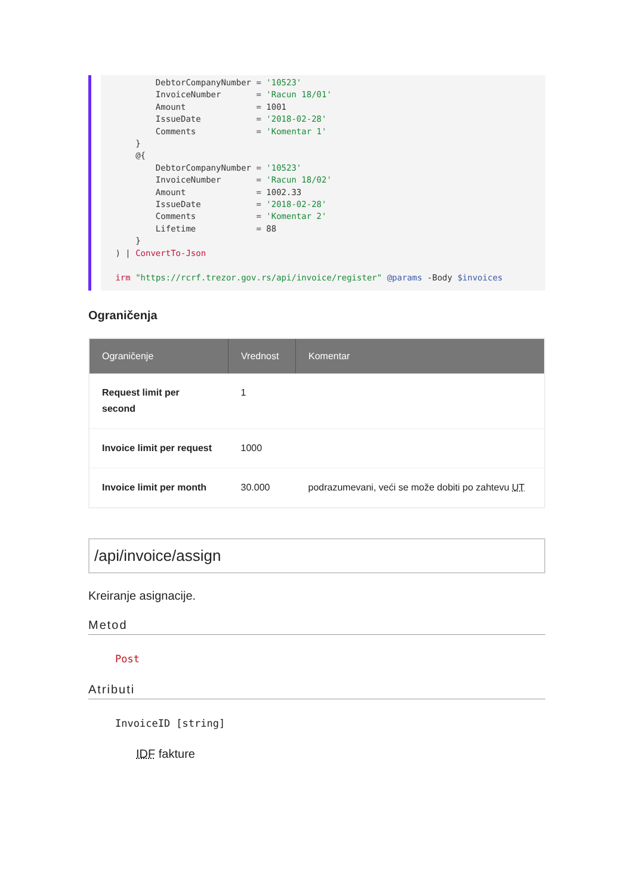DebtorCompanyNumber = '10523'
         InvoiceNumber       = 'Racun 18/01'
         Amount              = 1001
         IssueDate           = '2018-02-28'
         Comments            = 'Komentar 1'
     }
     @{
         DebtorCompanyNumber = '10523'
         InvoiceNumber       = 'Racun 18/02'
         Amount              = 1002.33
         IssueDate           = '2018-02-28'
         Comments            = 'Komentar 2'
         Lifetime            = 88
     }
 ) | ConvertTo-Json

 irm "https://rcrf.trezor.gov.rs/api/invoice/register" @params -Body $invoices
Ograničenja
| Ograničenje | Vrednost | Komentar |
| --- | --- | --- |
| Request limit per second | 1 | |
| Invoice limit per request | 1000 | |
| Invoice limit per month | 30.000 | podrazumevani, veći se može dobiti po zahtevu UT |
/api/invoice/assign
Kreiranje asignacije.
Metod
Post
Atributi
InvoiceID [string]
IDF fakture